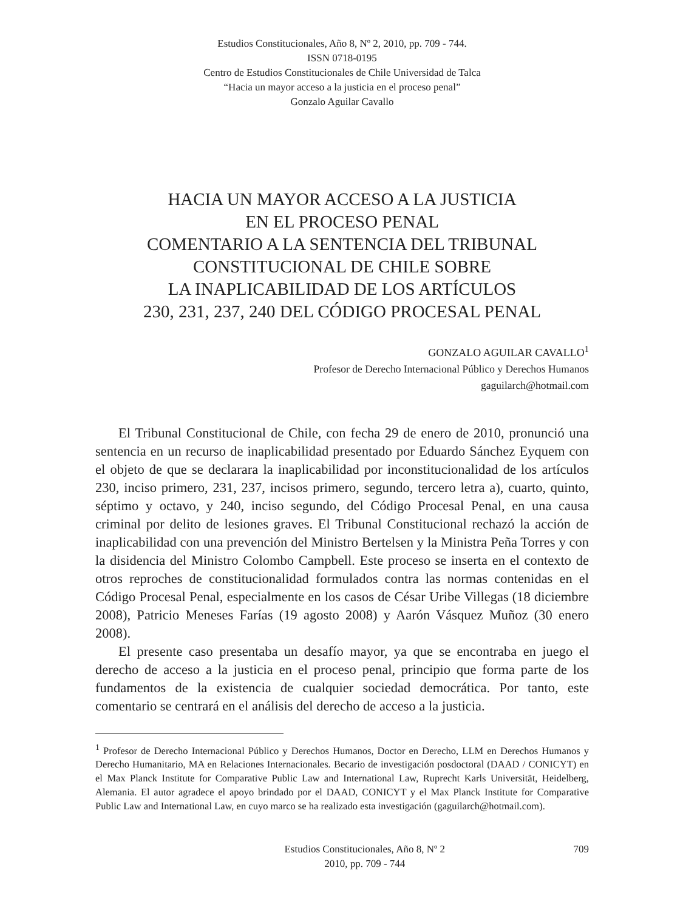Estudios Constitucionales, Año 8, Nº 2, 2010, pp. 709 - 744.
ISSN 0718-0195
Centro de Estudios Constitucionales de Chile Universidad de Talca
“Hacia un mayor acceso a la justicia en el proceso penal”
Gonzalo Aguilar Cavallo
HACIA UN MAYOR ACCESO A LA JUSTICIA
EN EL PROCESO PENAL
COMENTARIO A LA SENTENCIA DEL TRIBUNAL
CONSTITUCIONAL DE CHILE SOBRE
LA INAPLICABILIDAD DE LOS ARTÍCULOS
230, 231, 237, 240 DEL CÓDIGO PROCESAL PENAL
GONZALO AGUILAR CAVALLO<sup>1</sup>
Profesor de Derecho Internacional Público y Derechos Humanos
gaguilarch@hotmail.com
El Tribunal Constitucional de Chile, con fecha 29 de enero de 2010, pronunció una sentencia en un recurso de inaplicabilidad presentado por Eduardo Sánchez Eyquem con el objeto de que se declarara la inaplicabilidad por inconstitucionalidad de los artículos 230, inciso primero, 231, 237, incisos primero, segundo, tercero letra a), cuarto, quinto, séptimo y octavo, y 240, inciso segundo, del Código Procesal Penal, en una causa criminal por delito de lesiones graves. El Tribunal Constitucional rechazó la acción de inaplicabilidad con una prevención del Ministro Bertelsen y la Ministra Peña Torres y con la disidencia del Ministro Colombo Campbell. Este proceso se inserta en el contexto de otros reproches de constitucionalidad formulados contra las normas contenidas en el Código Procesal Penal, especialmente en los casos de César Uribe Villegas (18 diciembre 2008), Patricio Meneses Farías (19 agosto 2008) y Aarón Vásquez Muñoz (30 enero 2008).
El presente caso presentaba un desafío mayor, ya que se encontraba en juego el derecho de acceso a la justicia en el proceso penal, principio que forma parte de los fundamentos de la existencia de cualquier sociedad democrática. Por tanto, este comentario se centrará en el análisis del derecho de acceso a la justicia.
<sup>1</sup> Profesor de Derecho Internacional Público y Derechos Humanos, Doctor en Derecho, LLM en Derechos Humanos y Derecho Humanitario, MA en Relaciones Internacionales. Becario de investigación posdoctoral (DAAD / CONICYT) en el Max Planck Institute for Comparative Public Law and International Law, Ruprecht Karls Universität, Heidelberg, Alemania. El autor agradece el apoyo brindado por el DAAD, CONICYT y el Max Planck Institute for Comparative Public Law and International Law, en cuyo marco se ha realizado esta investigación (gaguilarch@hotmail.com).
Estudios Constitucionales, Año 8, Nº 2
2010, pp. 709 - 744
709